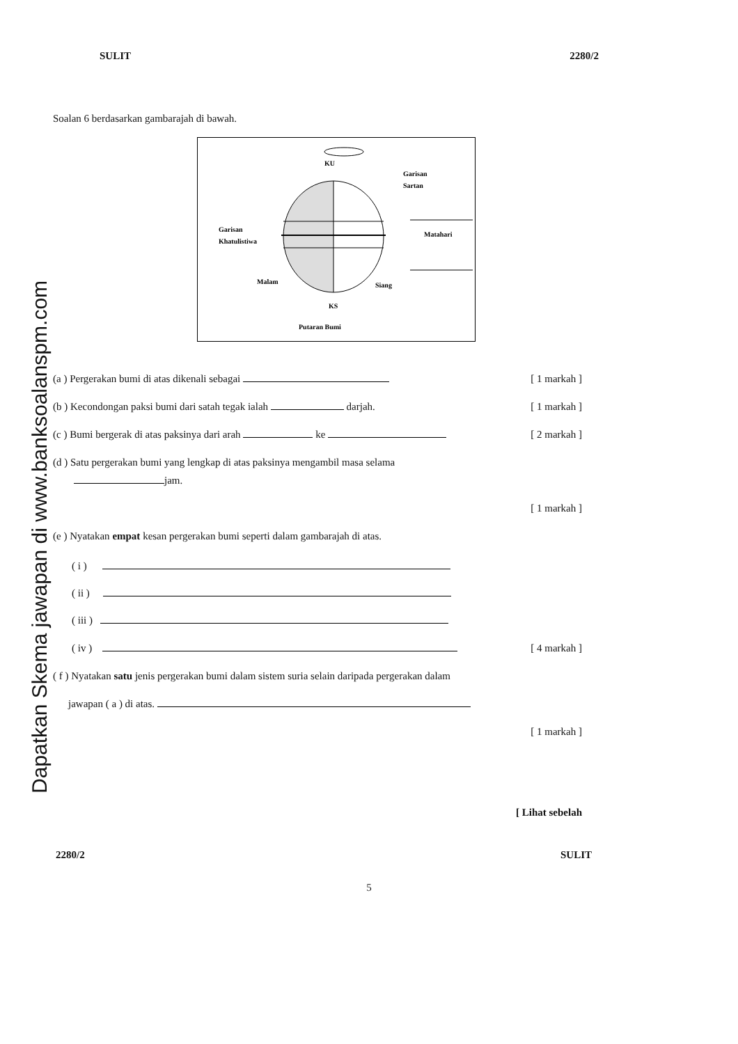SULIT 2280/2
Dapatkan Skema jawapan di www.banksoalanspm.com
Soalan 6 berdasarkan gambarajah di bawah.
KU
Garisan
Sartan
Garisan
Khatulistiwa
Matahari
Malam
Siang
KS
Putaran Bumi
(a ) Pergerakan bumi di atas dikenali sebagai [ 1 markah ]
(b ) Kecondongan paksi bumi dari satah tegak ialah darjah. [ 1 markah ]
(c ) Bumi bergerak di atas paksinya dari arah ke [ 2 markah ]
(d ) Satu pergerakan bumi yang lengkap di atas paksinya mengambil masa selama
jam.
[ 1 markah ]
(e ) Nyatakan empat kesan pergerakan bumi seperti dalam gambarajah di atas.
( i )
( ii )
( iii )
( iv ) [ 4 markah ]
( f ) Nyatakan satu jenis pergerakan bumi dalam sistem suria selain daripada pergerakan dalam
jawapan ( a ) di atas.
[ 1 markah ]
[ Lihat sebelah
2280/2 SULIT
5